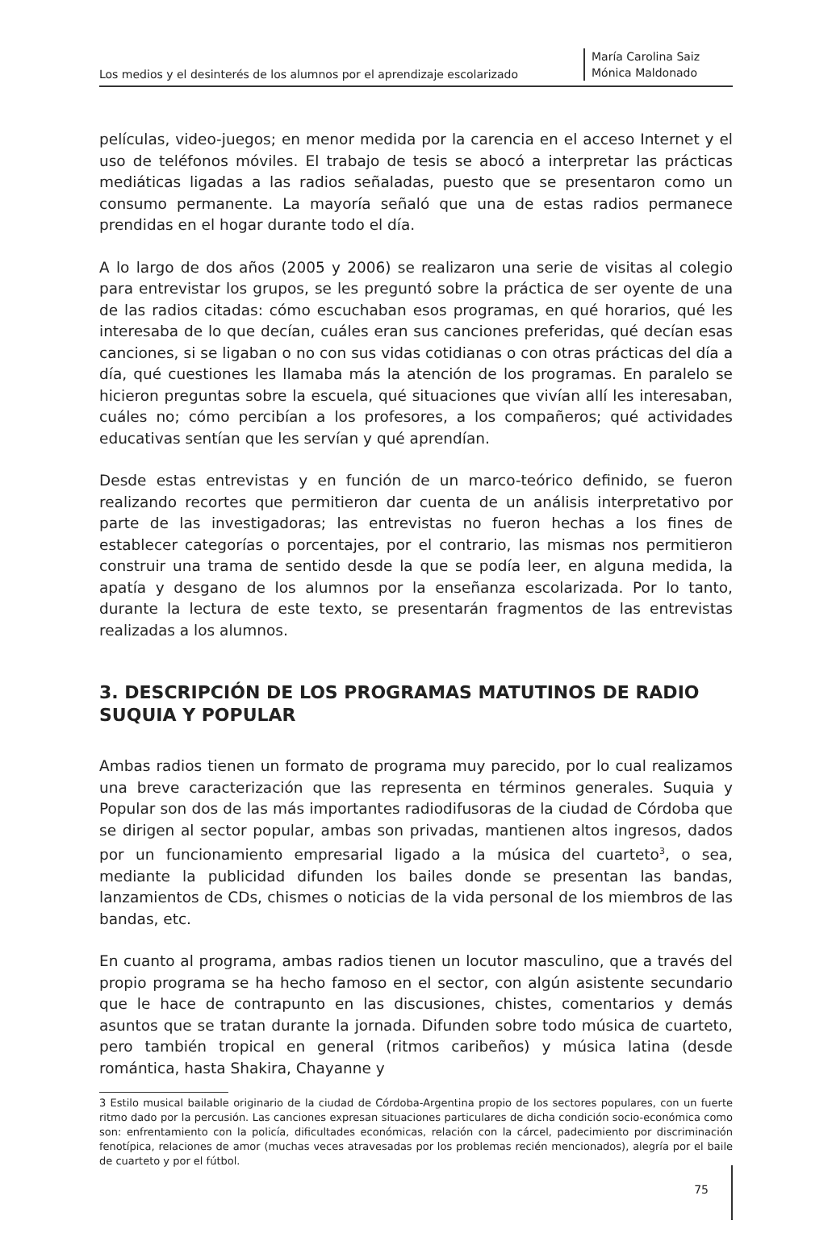Los medios y el desinterés de los alumnos por el aprendizaje escolarizado
María Carolina Saiz
Mónica Maldonado
películas, video-juegos; en menor medida por la carencia en el acceso Internet y el uso de teléfonos móviles. El trabajo de tesis se abocó a interpretar las prácticas mediáticas ligadas a las radios señaladas, puesto que se presentaron como un consumo permanente. La mayoría señaló que una de estas radios permanece prendidas en el hogar durante todo el día.
A lo largo de dos años (2005 y 2006) se realizaron una serie de visitas al colegio para entrevistar los grupos, se les preguntó sobre la práctica de ser oyente de una de las radios citadas: cómo escuchaban esos programas, en qué horarios, qué les interesaba de lo que decían, cuáles eran sus canciones preferidas, qué decían esas canciones, si se ligaban o no con sus vidas cotidianas o con otras prácticas del día a día, qué cuestiones les llamaba más la atención de los programas. En paralelo se hicieron preguntas sobre la escuela, qué situaciones que vivían allí les interesaban, cuáles no; cómo percibían a los profesores, a los compañeros; qué actividades educativas sentían que les servían y qué aprendían.
Desde estas entrevistas y en función de un marco-teórico definido, se fueron realizando recortes que permitieron dar cuenta de un análisis interpretativo por parte de las investigadoras; las entrevistas no fueron hechas a los fines de establecer categorías o porcentajes, por el contrario, las mismas nos permitieron construir una trama de sentido desde la que se podía leer, en alguna medida, la apatía y desgano de los alumnos por la enseñanza escolarizada. Por lo tanto, durante la lectura de este texto, se presentarán fragmentos de las entrevistas realizadas a los alumnos.
3. DESCRIPCIÓN DE LOS PROGRAMAS MATUTINOS DE RADIO SUQUIA Y POPULAR
Ambas radios tienen un formato de programa muy parecido, por lo cual realizamos una breve caracterización que las representa en términos generales. Suquia y Popular son dos de las más importantes radiodifusoras de la ciudad de Córdoba que se dirigen al sector popular, ambas son privadas, mantienen altos ingresos, dados por un funcionamiento empresarial ligado a la música del cuarteto<sup>3</sup>, o sea, mediante la publicidad difunden los bailes donde se presentan las bandas, lanzamientos de CDs, chismes o noticias de la vida personal de los miembros de las bandas, etc.
En cuanto al programa, ambas radios tienen un locutor masculino, que a través del propio programa se ha hecho famoso en el sector, con algún asistente secundario que le hace de contrapunto en las discusiones, chistes, comentarios y demás asuntos que se tratan durante la jornada. Difunden sobre todo música de cuarteto, pero también tropical en general (ritmos caribeños) y música latina (desde romántica, hasta Shakira, Chayanne y
3 Estilo musical bailable originario de la ciudad de Córdoba-Argentina propio de los sectores populares, con un fuerte ritmo dado por la percusión. Las canciones expresan situaciones particulares de dicha condición socio-económica como son: enfrentamiento con la policía, dificultades económicas, relación con la cárcel, padecimiento por discriminación fenotípica, relaciones de amor (muchas veces atravesadas por los problemas recién mencionados), alegría por el baile de cuarteto y por el fútbol.
75